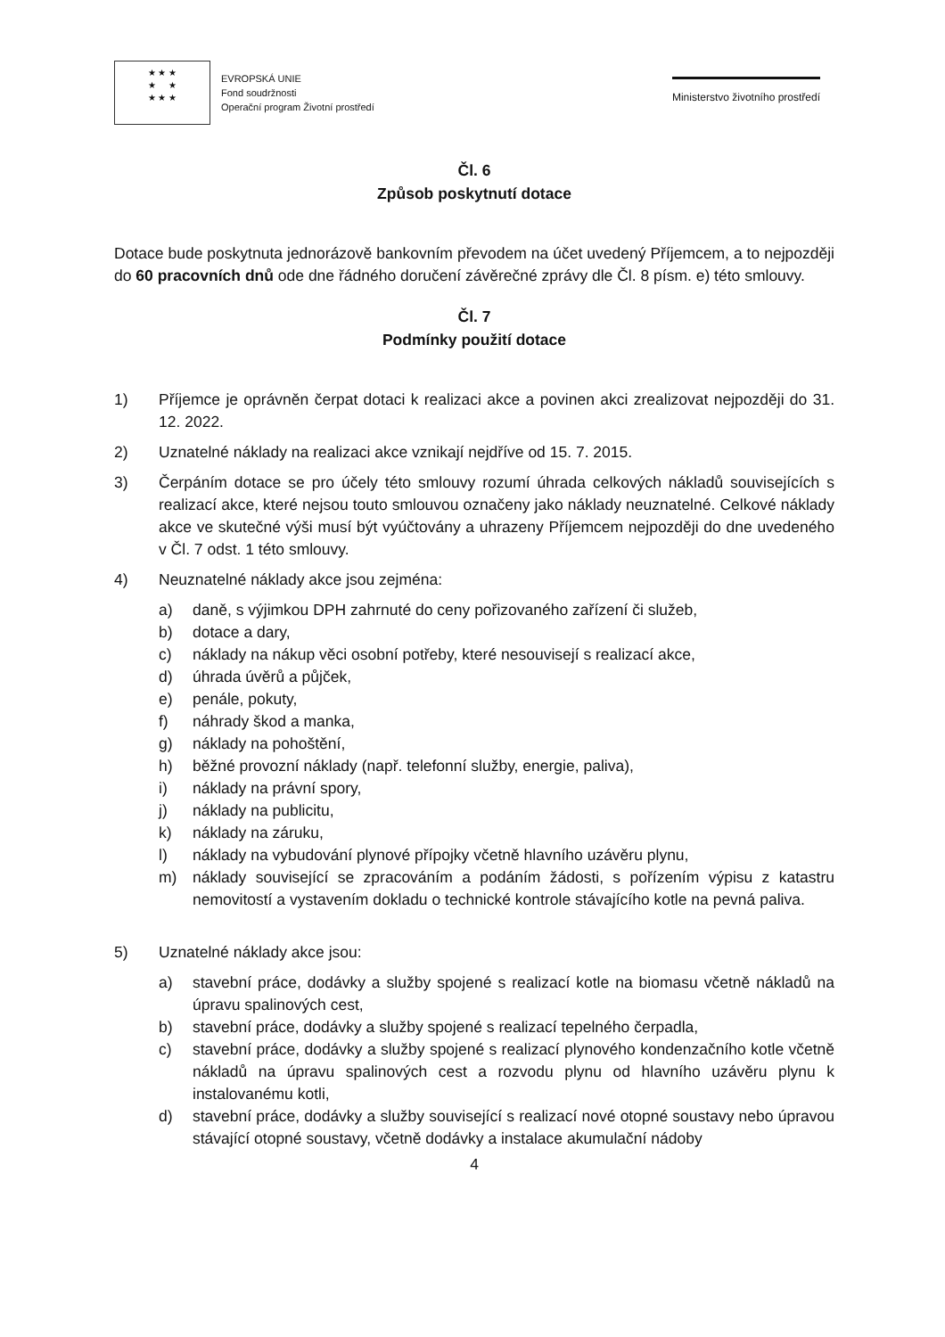★ ★ ★
★ ★
★ ★ ★
EVROPSKÁ UNIE
Fond soudržnosti
Operační program Životní prostředí
Ministerstvo životního prostředí
Čl. 6
Způsob poskytnutí dotace
Dotace bude poskytnuta jednorázově bankovním převodem na účet uvedený Příjemcem, a to nejpozději do 60 pracovních dnů ode dne řádného doručení závěrečné zprávy dle Čl. 8 písm. e) této smlouvy.
Čl. 7
Podmínky použití dotace
1) Příjemce je oprávněn čerpat dotaci k realizaci akce a povinen akci zrealizovat nejpozději do 31. 12. 2022.
2) Uznatelné náklady na realizaci akce vznikají nejdříve od 15. 7. 2015.
3) Čerpáním dotace se pro účely této smlouvy rozumí úhrada celkových nákladů souvisejících s realizací akce, které nejsou touto smlouvou označeny jako náklady neuznatelné. Celkové náklady akce ve skutečné výši musí být vyúčtovány a uhrazeny Příjemcem nejpozději do dne uvedeného v Čl. 7 odst. 1 této smlouvy.
4) Neuznatelné náklady akce jsou zejména:
a) daně, s výjimkou DPH zahrnuté do ceny pořizovaného zařízení či služeb,
b) dotace a dary,
c) náklady na nákup věci osobní potřeby, které nesouvisejí s realizací akce,
d) úhrada úvěrů a půjček,
e) penále, pokuty,
f) náhrady škod a manka,
g) náklady na pohoštění,
h) běžné provozní náklady (např. telefonní služby, energie, paliva),
i) náklady na právní spory,
j) náklady na publicitu,
k) náklady na záruku,
l) náklady na vybudování plynové přípojky včetně hlavního uzávěru plynu,
m) náklady související se zpracováním a podáním žádosti, s pořízením výpisu z katastru nemovitostí a vystavením dokladu o technické kontrole stávajícího kotle na pevná paliva.
5) Uznatelné náklady akce jsou:
a) stavební práce, dodávky a služby spojené s realizací kotle na biomasu včetně nákladů na úpravu spalinových cest,
b) stavební práce, dodávky a služby spojené s realizací tepelného čerpadla,
c) stavební práce, dodávky a služby spojené s realizací plynového kondenzačního kotle včetně nákladů na úpravu spalinových cest a rozvodu plynu od hlavního uzávěru plynu k instalovanému kotli,
d) stavební práce, dodávky a služby související s realizací nové otopné soustavy nebo úpravou stávající otopné soustavy, včetně dodávky a instalace akumulační nádoby
4